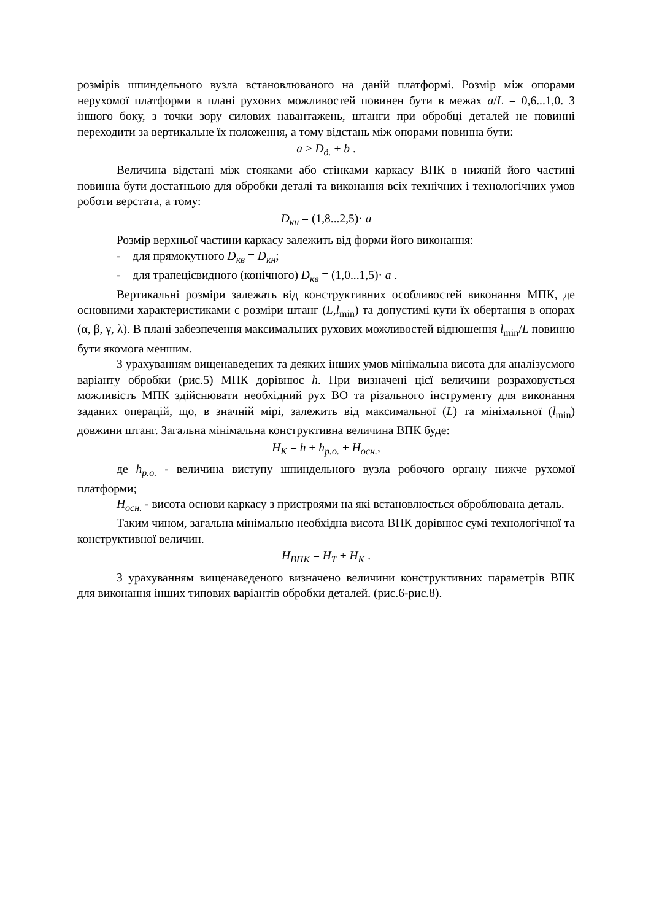розмірів шпиндельного вузла встановлюваного на даній платформі. Розмір між опорами нерухомої платформи в плані рухових можливостей повинен бути в межах a/L = 0,6...1,0. З іншого боку, з точки зору силових навантажень, штанги при обробці деталей не повинні переходити за вертикальне їх положення, а тому відстань між опорами повинна бути:
a ≥ D<sub>д.</sub> + b .
Величина відстані між стояками або стінками каркасу ВПК в нижній його частині повинна бути достатньою для обробки деталі та виконання всіх технічних і технологічних умов роботи верстата, а тому:
D<sub>кн</sub> = (1,8...2,5)· a
Розмір верхньої частини каркасу залежить від форми його виконання:
- для прямокутного D<sub>кв</sub> = D<sub>кн</sub>;
- для трапецієвидного (конічного) D<sub>кв</sub> = (1,0...1,5)· a .
Вертикальні розміри залежать від конструктивних особливостей виконання МПК, де основними характеристиками є розміри штанг (L,l<sub>min</sub>) та допустимі кути їх обертання в опорах (α, β, γ, λ). В плані забезпечення максимальних рухових можливостей відношення l<sub>min</sub>/L повинно бути якомога меншим.
З урахуванням вищенаведених та деяких інших умов мінімальна висота для аналізуємого варіанту обробки (рис.5) МПК дорівнює h. При визначені цієї величини розраховується можливість МПК здійснювати необхідний рух ВО та різального інструменту для виконання заданих операцій, що, в значній мірі, залежить від максимальної (L) та мінімальної (l<sub>min</sub>) довжини штанг. Загальна мінімальна конструктивна величина ВПК буде:
H<sub>K</sub> = h + h<sub>р.о.</sub> + H<sub>осн.</sub>,
де h<sub>р.о.</sub> - величина виступу шпиндельного вузла робочого органу нижче рухомої платформи;
H<sub>осн.</sub> - висота основи каркасу з пристроями на які встановлюється оброблювана деталь.
Таким чином, загальна мінімально необхідна висота ВПК дорівнює сумі технологічної та конструктивної величин.
H<sub>ВПК</sub> = H<sub>T</sub> + H<sub>K</sub> .
З урахуванням вищенаведеного визначено величини конструктивних параметрів ВПК для виконання інших типових варіантів обробки деталей. (рис.6-рис.8).